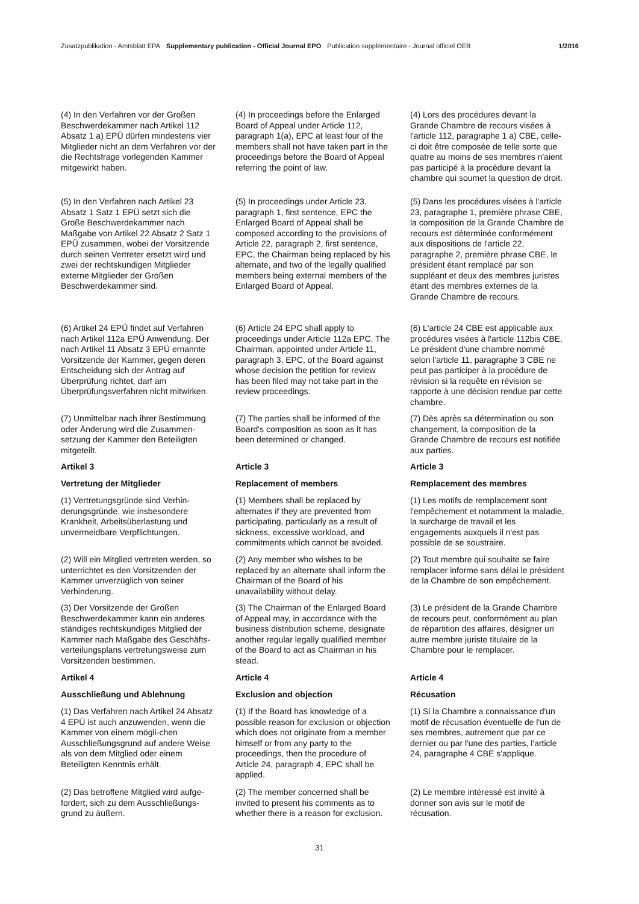Zusatzpublikation - Amtsblatt EPA Supplementary publication - Official Journal EPO Publication supplémentaire - Journal officiel OEB 1/2016
(4) In den Verfahren vor der Großen Beschwerdekammer nach Artikel 112 Absatz 1 a) EPÜ dürfen mindestens vier Mitglieder nicht an dem Verfahren vor der die Rechtsfrage vorlegenden Kammer mitgewirkt haben.
(4) In proceedings before the Enlarged Board of Appeal under Article 112, paragraph 1(a), EPC at least four of the members shall not have taken part in the proceedings before the Board of Appeal referring the point of law.
(4) Lors des procédures devant la Grande Chambre de recours visées à l'article 112, paragraphe 1 a) CBE, celle-ci doit être composée de telle sorte que quatre au moins de ses membres n'aient pas participé à la procédure devant la chambre qui soumet la question de droit.
(5) In den Verfahren nach Artikel 23 Absatz 1 Satz 1 EPÜ setzt sich die Große Beschwerdekammer nach Maßgabe von Artikel 22 Absatz 2 Satz 1 EPÜ zusammen, wobei der Vorsitzende durch seinen Vertreter ersetzt wird und zwei der rechtskundigen Mitglieder externe Mitglieder der Großen Beschwerdekammer sind.
(5) In proceedings under Article 23, paragraph 1, first sentence, EPC the Enlarged Board of Appeal shall be composed according to the provisions of Article 22, paragraph 2, first sentence, EPC, the Chairman being replaced by his alternate, and two of the legally qualified members being external members of the Enlarged Board of Appeal.
(5) Dans les procédures visées à l'article 23, paragraphe 1, première phrase CBE, la composition de la Grande Chambre de recours est déterminée conformément aux dispositions de l'article 22, paragraphe 2, première phrase CBE, le président étant remplacé par son suppléant et deux des membres juristes étant des membres externes de la Grande Chambre de recours.
(6) Artikel 24 EPÜ findet auf Verfahren nach Artikel 112a EPÜ Anwendung. Der nach Artikel 11 Absatz 3 EPÜ ernannte Vorsitzende der Kammer, gegen deren Entscheidung sich der Antrag auf Überprüfung richtet, darf am Überprüfungsverfahren nicht mitwirken.
(6) Article 24 EPC shall apply to proceedings under Article 112a EPC. The Chairman, appointed under Article 11, paragraph 3, EPC, of the Board against whose decision the petition for review has been filed may not take part in the review proceedings.
(6) L'article 24 CBE est applicable aux procédures visées à l'article 112bis CBE. Le président d'une chambre nommé selon l'article 11, paragraphe 3 CBE ne peut pas participer à la procédure de révision si la requête en révision se rapporte à une décision rendue par cette chambre.
(7) Unmittelbar nach ihrer Bestimmung oder Änderung wird die Zusammen-setzung der Kammer den Beteiligten mitgeteilt.
(7) The parties shall be informed of the Board's composition as soon as it has been determined or changed.
(7) Dès après sa détermination ou son changement, la composition de la Grande Chambre de recours est notifiée aux parties.
Artikel 3 Article 3 Article 3
Vertretung der Mitglieder Replacement of members Remplacement des membres
(1) Vertretungsgründe sind Verhin-derungsgründe, wie insbesondere Krankheit, Arbeitsüberlastung und unvermeidbare Verpflichtungen.
(1) Members shall be replaced by alternates if they are prevented from participating, particularly as a result of sickness, excessive workload, and commitments which cannot be avoided.
(1) Les motifs de remplacement sont l'empêchement et notamment la maladie, la surcharge de travail et les engagements auxquels il n'est pas possible de se soustraire.
(2) Will ein Mitglied vertreten werden, so unterrichtet es den Vorsitzenden der Kammer unverzüglich von seiner Verhinderung.
(2) Any member who wishes to be replaced by an alternate shall inform the Chairman of the Board of his unavailability without delay.
(2) Tout membre qui souhaite se faire remplacer informe sans délai le président de la Chambre de son empêchement.
(3) Der Vorsitzende der Großen Beschwerdekammer kann ein anderes ständiges rechtskundiges Mitglied der Kammer nach Maßgabe des Geschäfts-verteilungsplans vertretungsweise zum Vorsitzenden bestimmen.
(3) The Chairman of the Enlarged Board of Appeal may, in accordance with the business distribution scheme, designate another regular legally qualified member of the Board to act as Chairman in his stead.
(3) Le président de la Grande Chambre de recours peut, conformément au plan de répartition des affaires, désigner un autre membre juriste titulaire de la Chambre pour le remplacer.
Artikel 4 Article 4 Article 4
Ausschließung und Ablehnung Exclusion and objection Récusation
(1) Das Verfahren nach Artikel 24 Absatz 4 EPÜ ist auch anzuwenden, wenn die Kammer von einem mögli-chen Ausschließungsgrund auf andere Weise als von dem Mitglied oder einem Beteiligten Kenntnis erhält.
(1) If the Board has knowledge of a possible reason for exclusion or objection which does not originate from a member himself or from any party to the proceedings, then the procedure of Article 24, paragraph 4, EPC shall be applied.
(1) Si la Chambre a connaissance d'un motif de récusation éventuelle de l'un de ses membres, autrement que par ce dernier ou par l'une des parties, l'article 24, paragraphe 4 CBE s'applique.
(2) Das betroffene Mitglied wird aufge-fordert, sich zu dem Ausschließungs-grund zu äußern.
(2) The member concerned shall be invited to present his comments as to whether there is a reason for exclusion.
(2) Le membre intéressé est invité à donner son avis sur le motif de récusation.
31